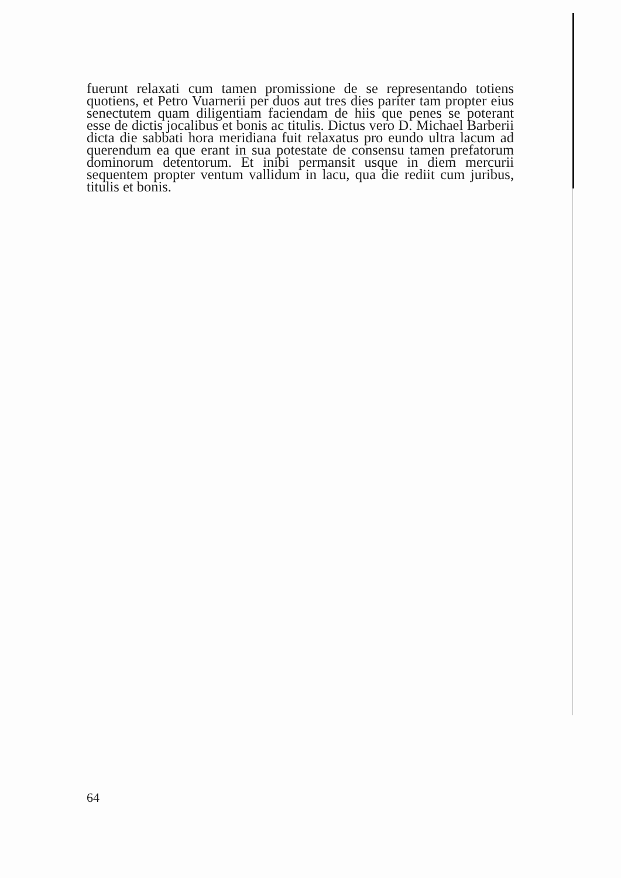fuerunt relaxati cum tamen promissione de se representando totiens quotiens, et Petro Vuarnerii per duos aut tres dies pariter tam propter eius senectutem quam diligentiam faciendam de hiis que penes se poterant esse de dictis jocalibus et bonis ac titulis. Dictus vero D. Michael Barberii dicta die sabbati hora meridiana fuit relaxatus pro eundo ultra lacum ad querendum ea que erant in sua potestate de consensu tamen prefatorum dominorum detentorum. Et inibi permansit usque in diem mercurii sequentem propter ventum vallidum in lacu, qua die rediit cum juribus, titulis et bonis.
64